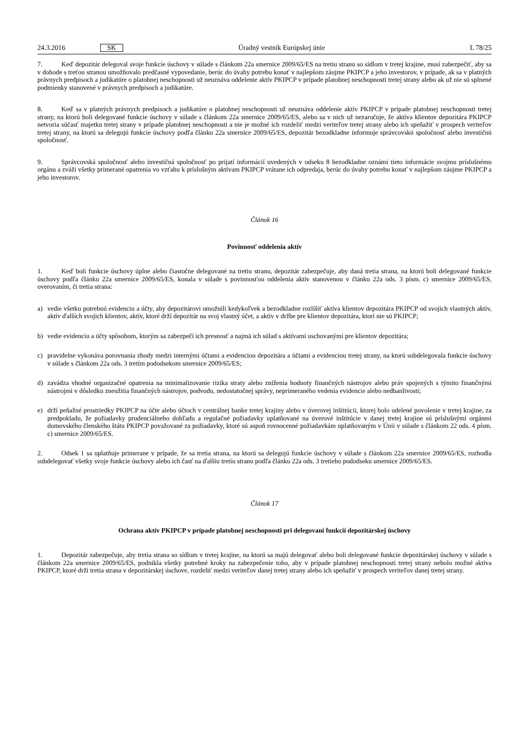24.3.2016 SK Úradný vestník Európskej únie L 78/25
7. Keď depozitár delegoval svoje funkcie úschovy v súlade s článkom 22a smernice 2009/65/ES na tretiu stranu so sídlom v tretej krajine, musí zabezpečiť, aby sa v dohode s treťou stranou umožňovalo predčasné vypovedanie, berúc do úvahy potrebu konať v najlepšom záujme PKIPCP a jeho investorov, v prípade, ak sa v platných právnych predpisoch a judikatúre o platobnej neschopnosti už neuznáva oddelenie aktív PKIPCP v prípade platobnej neschopnosti tretej strany alebo ak už nie sú splnené podmienky stanovené v právnych predpisoch a judikatúre.
8. Keď sa v platných právnych predpisoch a judikatúre o platobnej neschopnosti už neuznáva oddelenie aktív PKIPCP v prípade platobnej neschopnosti tretej strany, na ktorú boli delegované funkcie úschovy v súlade s článkom 22a smernice 2009/65/ES, alebo sa v nich už nezaručuje, že aktíva klientov depozitára PKIPCP netvoria súčasť majetku tretej strany v prípade platobnej neschopnosti a nie je možné ich rozdeliť medzi veriteľov tretej strany alebo ich speňažiť v prospech veriteľov tretej strany, na ktorú sa delegujú funkcie úschovy podľa článku 22a smernice 2009/65/ES, depozitár bezodkladne informuje správcovskú spoločnosť alebo investičnú spoločnosť.
9. Správcovská spoločnosť alebo investičná spoločnosť po prijatí informácií uvedených v odseku 8 bezodkladne oznámi tieto informácie svojmu príslušnému orgánu a zváži všetky primerané opatrenia vo vzťahu k príslušným aktívam PKIPCP vrátane ich odpredaja, berúc do úvahy potrebu konať v najlepšom záujme PKIPCP a jeho investorov.
Článok 16
Povinnosť oddelenia aktív
1. Keď boli funkcie úschovy úplne alebo čiastočne delegované na tretiu stranu, depozitár zabezpečuje, aby daná tretia strana, na ktorú boli delegované funkcie úschovy podľa článku 22a smernice 2009/65/ES, konala v súlade s povinnosťou oddelenia aktív stanovenou v článku 22a ods. 3 písm. c) smernice 2009/65/ES, overovaním, či tretia strana:
a) vedie všetku potrebnú evidenciu a účty, aby depozitárovi umožnili kedykoľvek a bezodkladne rozlíšiť aktíva klientov depozitára PKIPCP od svojich vlastných aktív, aktív ďalších svojich klientov, aktív, ktoré drží depozitár na svoj vlastný účet, a aktív v držbe pre klientov depozitára, ktorí nie sú PKIPCP;
b) vedie evidenciu a účty spôsobom, ktorým sa zabezpečí ich presnosť a najmä ich súlad s aktívami uschovanými pre klientov depozitára;
c) pravidelne vykonáva porovnania zhody medzi internými účtami a evidenciou depozitára a účtami a evidenciou tretej strany, na ktorú subdelegovala funkcie úschovy v súlade s článkom 22a ods. 3 tretím pododsekom smernice 2009/65/ES;
d) zavádza vhodné organizačné opatrenia na minimalizovanie rizika straty alebo zníženia hodnoty finančných nástrojov alebo práv spojených s týmito finančnými nástrojmi v dôsledku zneužitia finančných nástrojov, podvodu, nedostatočnej správy, neprimeraného vedenia evidencie alebo nedbanlivosti;
e) drží peňažné prostriedky PKIPCP na účte alebo účtoch v centrálnej banke tretej krajiny alebo v úverovej inštitúcii, ktorej bolo udelené povolenie v tretej krajine, za predpokladu, že požiadavky prudenciálneho dohľadu a regulačné požiadavky uplatňované na úverové inštitúcie v danej tretej krajine sú príslušnými orgánmi domovského členského štátu PKIPCP považované za požiadavky, ktoré sú aspoň rovnocenné požiadavkám uplatňovaným v Únii v súlade s článkom 22 ods. 4 písm. c) smernice 2009/65/ES.
2. Odsek 1 sa uplatňuje primerane v prípade, že sa tretia strana, na ktorú sa delegujú funkcie úschovy v súlade s článkom 22a smernice 2009/65/ES, rozhodla subdelegovať všetky svoje funkcie úschovy alebo ich časť na ďalšiu tretiu stranu podľa článku 22a ods. 3 tretieho pododseku smernice 2009/65/ES.
Článok 17
Ochrana aktív PKIPCP v prípade platobnej neschopnosti pri delegovaní funkcií depozitárskej úschovy
1. Depozitár zabezpečuje, aby tretia strana so sídlom v tretej krajine, na ktorú sa majú delegovať alebo boli delegované funkcie depozitárskej úschovy v súlade s článkom 22a smernice 2009/65/ES, podnikla všetky potrebné kroky na zabezpečenie toho, aby v prípade platobnej neschopnosti tretej strany nebolo možné aktíva PKIPCP, ktoré drží tretia strana v depozitárskej úschove, rozdeliť medzi veriteľov danej tretej strany alebo ich speňažiť v prospech veriteľov danej tretej strany.